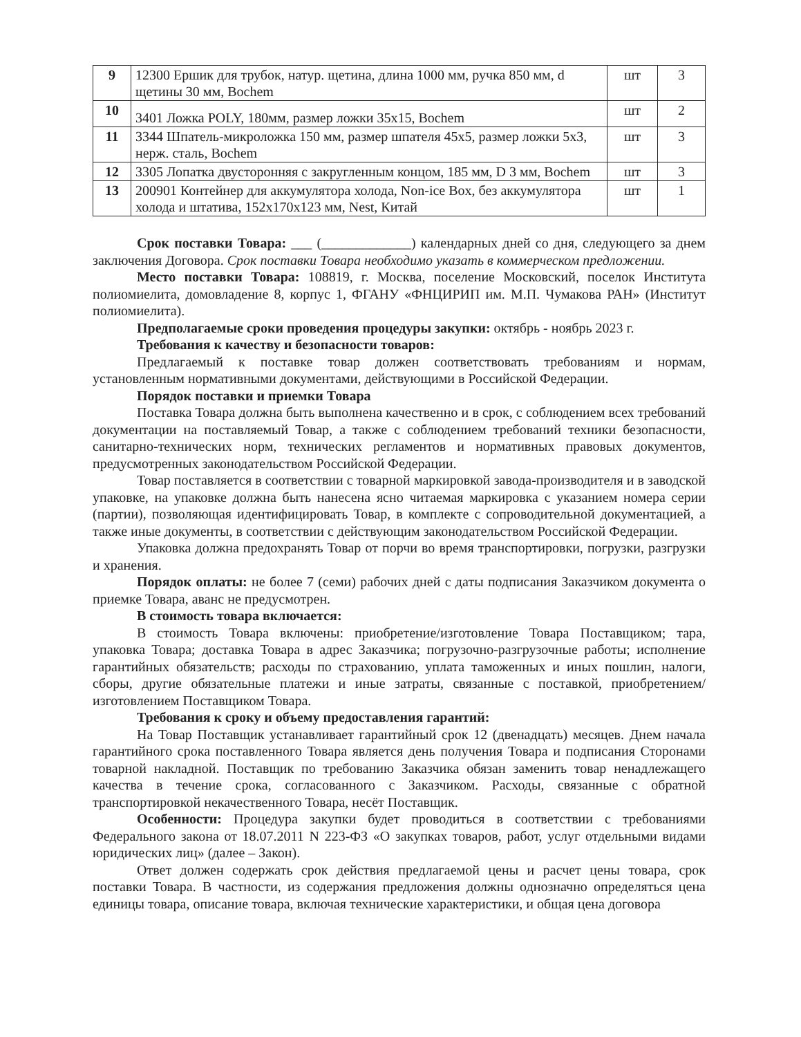| 9 | 12300 Ершик для трубок, натур. щетина, длина 1000 мм, ручка 850 мм, d щетины 30 мм, Bochem | шт | 3 |
| 10 | 3401 Ложка POLY, 180мм, размер ложки 35x15, Bochem | шт | 2 |
| 11 | 3344 Шпатель-микроложка 150 мм, размер шпателя 45x5, размер ложки 5x3, нерж. сталь, Bochem | шт | 3 |
| 12 | 3305 Лопатка двусторонняя с закругленным концом, 185 мм, D 3 мм, Bochem | шт | 3 |
| 13 | 200901 Контейнер для аккумулятора холода, Non-ice Box, без аккумулятора холода и штатива, 152x170x123 мм, Nest, Китай | шт | 1 |
Срок поставки Товара: ___ (_____________) календарных дней со дня, следующего за днем заключения Договора. Срок поставки Товара необходимо указать в коммерческом предложении.
Место поставки Товара: 108819, г. Москва, поселение Московский, поселок Института полиомиелита, домовладение 8, корпус 1, ФГАНУ «ФНЦИРИП им. М.П. Чумакова РАН» (Институт полиомиелита).
Предполагаемые сроки проведения процедуры закупки: октябрь - ноябрь 2023 г.
Требования к качеству и безопасности товаров:
Предлагаемый к поставке товар должен соответствовать требованиям и нормам, установленным нормативными документами, действующими в Российской Федерации.
Порядок поставки и приемки Товара
Поставка Товара должна быть выполнена качественно и в срок, с соблюдением всех требований документации на поставляемый Товар, а также с соблюдением требований техники безопасности, санитарно-технических норм, технических регламентов и нормативных правовых документов, предусмотренных законодательством Российской Федерации.
Товар поставляется в соответствии с товарной маркировкой завода-производителя и в заводской упаковке, на упаковке должна быть нанесена ясно читаемая маркировка с указанием номера серии (партии), позволяющая идентифицировать Товар, в комплекте с сопроводительной документацией, а также иные документы, в соответствии с действующим законодательством Российской Федерации.
Упаковка должна предохранять Товар от порчи во время транспортировки, погрузки, разгрузки и хранения.
Порядок оплаты: не более 7 (семи) рабочих дней с даты подписания Заказчиком документа о приемке Товара, аванс не предусмотрен.
В стоимость товара включается:
В стоимость Товара включены: приобретение/изготовление Товара Поставщиком; тара, упаковка Товара; доставка Товара в адрес Заказчика; погрузочно-разгрузочные работы; исполнение гарантийных обязательств; расходы по страхованию, уплата таможенных и иных пошлин, налоги, сборы, другие обязательные платежи и иные затраты, связанные с поставкой, приобретением/изготовлением Поставщиком Товара.
Требования к сроку и объему предоставления гарантий:
На Товар Поставщик устанавливает гарантийный срок 12 (двенадцать) месяцев. Днем начала гарантийного срока поставленного Товара является день получения Товара и подписания Сторонами товарной накладной. Поставщик по требованию Заказчика обязан заменить товар ненадлежащего качества в течение срока, согласованного с Заказчиком. Расходы, связанные с обратной транспортировкой некачественного Товара, несёт Поставщик.
Особенности: Процедура закупки будет проводиться в соответствии с требованиями Федерального закона от 18.07.2011 N 223-ФЗ «О закупках товаров, работ, услуг отдельными видами юридических лиц» (далее – Закон).
Ответ должен содержать срок действия предлагаемой цены и расчет цены товара, срок поставки Товара. В частности, из содержания предложения должны однозначно определяться цена единицы товара, описание товара, включая технические характеристики, и общая цена договора